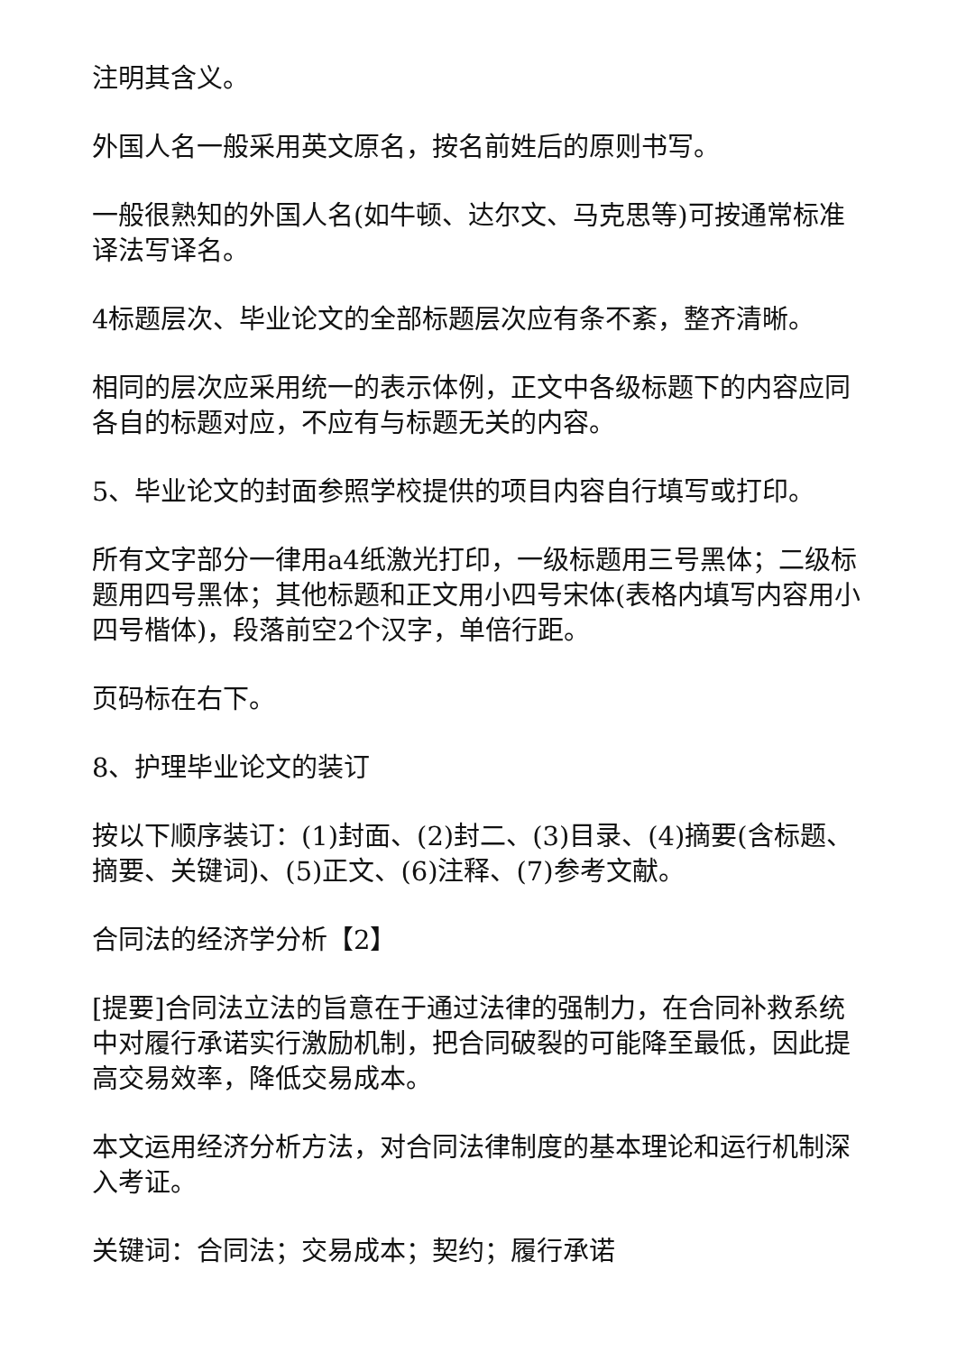注明其含义。
外国人名一般采用英文原名，按名前姓后的原则书写。
一般很熟知的外国人名(如牛顿、达尔文、马克思等)可按通常标准译法写译名。
4标题层次、毕业论文的全部标题层次应有条不紊，整齐清晰。
相同的层次应采用统一的表示体例，正文中各级标题下的内容应同各自的标题对应，不应有与标题无关的内容。
5、毕业论文的封面参照学校提供的项目内容自行填写或打印。
所有文字部分一律用a4纸激光打印，一级标题用三号黑体；二级标题用四号黑体；其他标题和正文用小四号宋体(表格内填写内容用小四号楷体)，段落前空2个汉字，单倍行距。
页码标在右下。
8、护理毕业论文的装订
按以下顺序装订：(1)封面、(2)封二、(3)目录、(4)摘要(含标题、摘要、关键词)、(5)正文、(6)注释、(7)参考文献。
合同法的经济学分析【2】
[提要]合同法立法的旨意在于通过法律的强制力，在合同补救系统中对履行承诺实行激励机制，把合同破裂的可能降至最低，因此提高交易效率，降低交易成本。
本文运用经济分析方法，对合同法律制度的基本理论和运行机制深入考证。
关键词：合同法；交易成本；契约；履行承诺